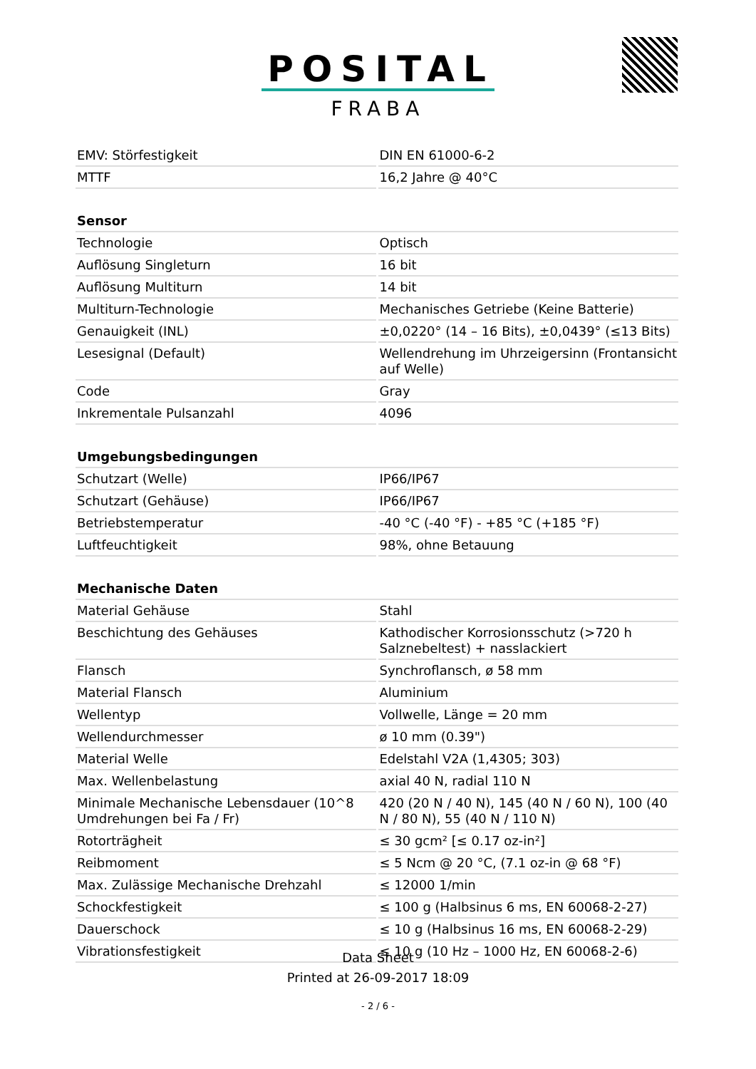POSITAL
FRABA
| EMV: Störfestigkeit | DIN EN 61000-6-2 |
| MTTF | 16,2 Jahre @ 40°C |
| Sensor | |
| Technologie | Optisch |
| Auflösung Singleturn | 16 bit |
| Auflösung Multiturn | 14 bit |
| Multiturn-Technologie | Mechanisches Getriebe (Keine Batterie) |
| Genauigkeit (INL) | ±0,0220° (14 – 16 Bits), ±0,0439° (≤13 Bits) |
| Lesesignal (Default) | Wellendrehung im Uhrzeigersinn (Frontansicht auf Welle) |
| Code | Gray |
| Inkrementale Pulsanzahl | 4096 |
| Umgebungsbedingungen | |
| Schutzart (Welle) | IP66/IP67 |
| Schutzart (Gehäuse) | IP66/IP67 |
| Betriebstemperatur | -40 °C (-40 °F) - +85 °C (+185 °F) |
| Luftfeuchtigkeit | 98%, ohne Betauung |
| Mechanische Daten | |
| Material Gehäuse | Stahl |
| Beschichtung des Gehäuses | Kathodischer Korrosionsschutz (>720 h Salznebeltest) + nasslackiert |
| Flansch | Synchroflansch, ø 58 mm |
| Material Flansch | Aluminium |
| Wellentyp | Vollwelle, Länge = 20 mm |
| Wellendurchmesser | ø 10 mm (0.39") |
| Material Welle | Edelstahl V2A (1,4305; 303) |
| Max. Wellenbelastung | axial 40 N, radial 110 N |
| Minimale Mechanische Lebensdauer (10^8 Umdrehungen bei Fa / Fr) | 420 (20 N / 40 N), 145 (40 N / 60 N), 100 (40 N / 80 N), 55 (40 N / 110 N) |
| Rotorträgheit | ≤ 30 gcm² [≤ 0.17 oz-in²] |
| Reibmoment | ≤ 5 Ncm @ 20 °C, (7.1 oz-in @ 68 °F) |
| Max. Zulässige Mechanische Drehzahl | ≤ 12000 1/min |
| Schockfestigkeit | ≤ 100 g (Halbsinus 6 ms, EN 60068-2-27) |
| Dauerschock | ≤ 10 g (Halbsinus 16 ms, EN 60068-2-29) |
| Vibrationsfestigkeit | ≤ 10 g (10 Hz – 1000 Hz, EN 60068-2-6) |
Data Sheet
Printed at 26-09-2017 18:09
- 2 / 6 -